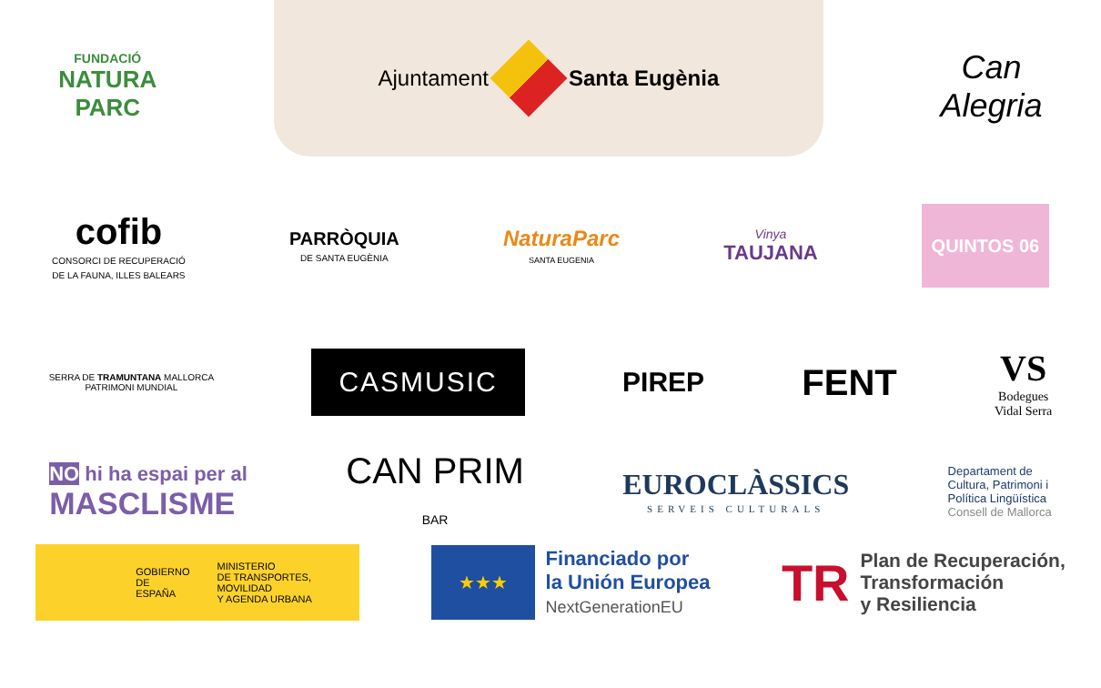FUNDACIÓ
NATURA
PARC
Ajuntament Santa Eugènia
Can
Alegria
cofib
CONSORCI DE RECUPERACIÓ
DE LA FAUNA, ILLES BALEARS
PARRÒQUIA
DE SANTA EUGÈNIA
NaturaParc
SANTA EUGENIA
Vinya
TAUJANA
QUINTOS 06
SERRA DE TRAMUNTANA MALLORCA
PATRIMONI MUNDIAL
CASMUSIC
PIREP
FENT
VS
Bodegues
Vidal Serra
NO hi ha espai per al
MASCLISME
CAN PRIM
BAR
EUROCLÀSSICS
SERVEIS CULTURALS
Departament de
Cultura, Patrimoni i
Política Lingüística
Consell de Mallorca
GOBIERNO
DE ESPAÑA MINISTERIO
DE TRANSPORTES, MOVILIDAD
Y AGENDA URBANA
★★★
Financiado por
la Unión Europea
NextGenerationEU
TR
Plan de Recuperación,
Transformación
y Resiliencia